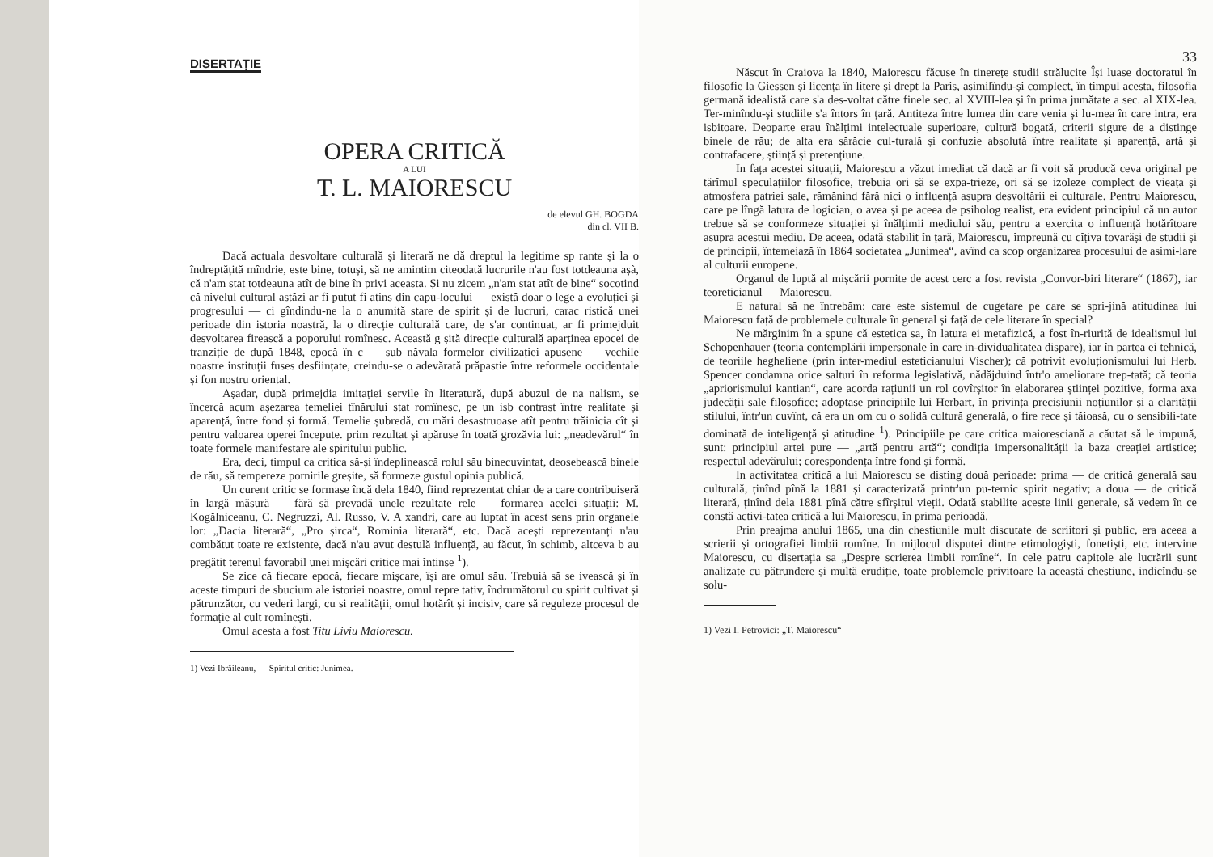DISERTAȚIE
OPERA CRITICĂ
A LUI
T. L. MAIORESCU
de elevul GH. BOGDA
din cl. VII B.
Dacă actuala desvoltare culturală și literară ne dă dreptul la legitime sp rante și la o îndreptățită mîndrie, este bine, totuși, să ne amintim citeodată lucrurile n'au fost totdeauna așà, că n'am stat totdeauna atît de bine în privi aceasta. Și nu zicem „n'am stat atît de bine“ socotind că nivelul cultural astăzi ar fi putut fi atins din capu-locului — există doar o lege a evoluției și progresului — ci gîndindu-ne la o anumită stare de spirit și de lucruri, carac ristică unei perioade din istoria noastră, la o direcție culturală care, de s'ar continuat, ar fi primejduit desvoltarea firească a poporului romînesc. Această g șită direcție culturală aparținea epocei de tranziție de după 1848, epocă în c — sub năvala formelor civilizației apusene — vechile noastre instituții fuses desființate, creindu-se o adevărată prăpastie între reformele occidentale și fon nostru oriental.
Așadar, după primejdia imitației servile în literatură, după abuzul de na nalism, se încercă acum așezarea temeliei tînărului stat romînesc, pe un isb contrast între realitate și aparență, între fond și formă. Temelie șubredă, cu mări desastruoase atît pentru trăinicia cît și pentru valoarea operei începute. prim rezultat și apăruse în toată grozăvia lui: „neadevărul“ în toate formele manifestare ale spiritului public.
Era, deci, timpul ca critica să-și îndeplinească rolul său binecuvintat, deosebească binele de rău, să tempereze pornirile greșite, să formeze gustul opinia publică.
Un curent critic se formase încă dela 1840, fiind reprezentat chiar de a care contribuiseră în largă măsură — fără să prevadă unele rezultate rele — formarea acelei situații: M. Kogălniceanu, C. Negruzzi, Al. Russo, V. A xandri, care au luptat în acest sens prin organele lor: „Dacia literară“, „Pro șirca“, Rominia literară“, etc. Dacă acești reprezentanți n'au combătut toate re existente, dacă n'au avut destulă influență, au făcut, în schimb, altceva b au pregătit terenul favorabil unei mișcări critice mai întinse <sup>1</sup>).
Se zice că fiecare epocă, fiecare mișcare, își are omul său. Trebuià să se ivească și în aceste timpuri de sbucium ale istoriei noastre, omul repre tativ, îndrumătorul cu spirit cultivat și pătrunzător, cu vederi largi, cu si realității, omul hotărît și incisiv, care să reguleze procesul de formație al cult romînești.
Omul acesta a fost Titu Liviu Maiorescu.
1) Vezi Ibrăileanu, — Spiritul critic: Junimea.
33
Născut în Craiova la 1840, Maiorescu făcuse în tinerețe studii strălucite Își luase doctoratul în filosofie la Giessen și licența în litere și drept la Paris, asimilîndu-și complect, în timpul acesta, filosofia germană idealistă care s'a des-voltat către finele sec. al XVIII-lea și în prima jumătate a sec. al XIX-lea. Ter-minîndu-și studiile s'a întors în țară. Antiteza între lumea din care venia și lu-mea în care intra, era isbitoare. Deoparte erau înălțimi intelectuale superioare, cultură bogată, criterii sigure de a distinge binele de rău; de alta era sărăcie cul-turală și confuzie absolută între realitate și aparență, artă și contrafacere, știință și pretențiune.
In fața acestei situații, Maiorescu a văzut imediat că dacă ar fi voit să producă ceva original pe tărîmul speculațiilor filosofice, trebuia ori să se expa-trieze, ori să se izoleze complect de vieața și atmosfera patriei sale, rămănind fără nici o influență asupra desvoltării ei culturale. Pentru Maiorescu, care pe lîngă latura de logician, o avea și pe aceea de psiholog realist, era evident principiul că un autor trebue să se conformeze situației și înălțimii mediului său, pentru a exercita o influență hotărîtoare asupra acestui mediu. De aceea, odată stabilit în țară, Maiorescu, împreună cu cîțiva tovarăși de studii și de principii, întemeiază în 1864 societatea „Junimea“, avînd ca scop organizarea procesului de asimi-lare al culturii europene.
Organul de luptă al mișcării pornite de acest cerc a fost revista „Convor-biri literare“ (1867), iar teoreticianul — Maiorescu.
E natural să ne întrebăm: care este sistemul de cugetare pe care se spri-jină atitudinea lui Maiorescu față de problemele culturale în general și față de cele literare în special?
Ne mărginim în a spune că estetica sa, în latura ei metafizică, a fost în-riurită de idealismul lui Schopenhauer (teoria contemplării impersonale în care in-dividualitatea dispare), iar în partea ei tehnică, de teoriile hegheliene (prin inter-mediul esteticianului Vischer); că potrivit evoluționismului lui Herb. Spencer condamna orice salturi în reforma legislativă, nădăjduind într'o ameliorare trep-tată; că teoria „apriorismului kantian“, care acorda rațiunii un rol covîrșitor în elaborarea științei pozitive, forma axa judecății sale filosofice; adoptase principiile lui Herbart, în privința precisiunii noțiunilor și a clarității stilului, într'un cuvînt, că era un om cu o solidă cultură generală, o fire rece și tăioasă, cu o sensibili-tate dominată de inteligență și atitudine <sup>1</sup>). Principiile pe care critica maiorescіană a căutat să le impună, sunt: principiul artei pure — „artă pentru artă“; condiția impersonalității la baza creației artistice; respectul adevărului; corespondența între fond și formă.
In activitatea critică a lui Maiorescu se disting două perioade: prima — de critică generală sau culturală, ținînd pînă la 1881 și caracterizată printr'un pu-ternic spirit negativ; a doua — de critică literară, ținînd dela 1881 pînă către sfîrșitul vieții. Odată stabilite aceste linii generale, să vedem în ce constă activi-tatea critică a lui Maiorescu, în prima perioadă.
Prin preajma anului 1865, una din chestiunile mult discutate de scriitori și public, era aceea a scrierii și ortografiei limbii romîne. In mijlocul disputei dintre etimologiști, fonetiști, etc. intervine Maiorescu, cu disertația sa „Despre scrierea limbii romîne“. In cele patru capitole ale lucrării sunt analizate cu pătrundere și multă erudiție, toate problemele privitoare la această chestiune, indicîndu-se solu-
1) Vezi I. Petrovici: „T. Maiorescu“